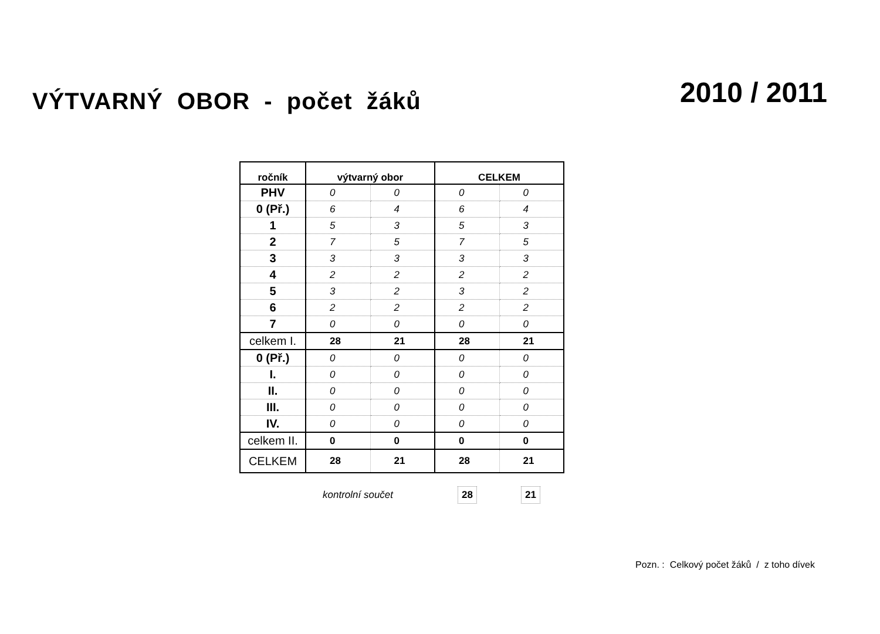VÝTVARNÝ OBOR - počet žáků
2010 / 2011
| ročník | výtvarný obor | | CELKEM | |
| --- | --- | --- | --- | --- |
| PHV | 0 | 0 | 0 | 0 |
| 0 (Př.) | 6 | 4 | 6 | 4 |
| 1 | 5 | 3 | 5 | 3 |
| 2 | 7 | 5 | 7 | 5 |
| 3 | 3 | 3 | 3 | 3 |
| 4 | 2 | 2 | 2 | 2 |
| 5 | 3 | 2 | 3 | 2 |
| 6 | 2 | 2 | 2 | 2 |
| 7 | 0 | 0 | 0 | 0 |
| celkem I. | 28 | 21 | 28 | 21 |
| 0 (Př.) | 0 | 0 | 0 | 0 |
| I. | 0 | 0 | 0 | 0 |
| II. | 0 | 0 | 0 | 0 |
| III. | 0 | 0 | 0 | 0 |
| IV. | 0 | 0 | 0 | 0 |
| celkem II. | 0 | 0 | 0 | 0 |
| CELKEM | 28 | 21 | 28 | 21 |
kontrolní součet 28 21
Pozn. : Celkový počet žáků / z toho dívek